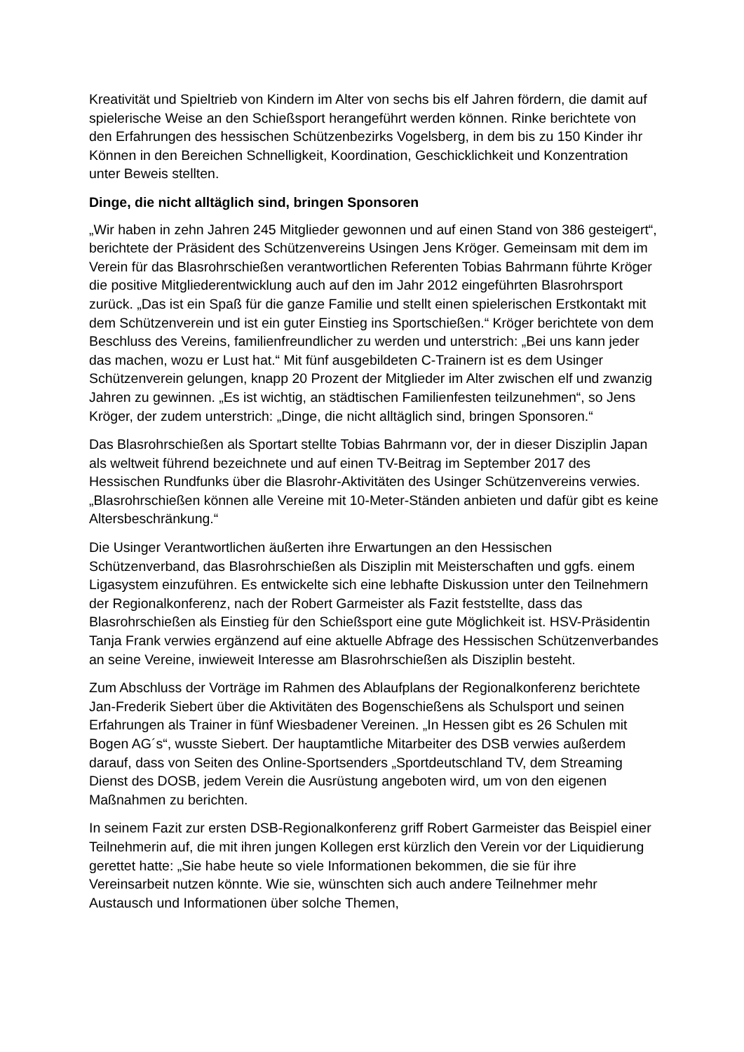Kreativität und Spieltrieb von Kindern im Alter von sechs bis elf Jahren fördern, die damit auf spielerische Weise an den Schießsport herangeführt werden können. Rinke berichtete von den Erfahrungen des hessischen Schützenbezirks Vogelsberg, in dem bis zu 150 Kinder ihr Können in den Bereichen Schnelligkeit, Koordination, Geschicklichkeit und Konzentration unter Beweis stellten.
Dinge, die nicht alltäglich sind, bringen Sponsoren
„Wir haben in zehn Jahren 245 Mitglieder gewonnen und auf einen Stand von 386 gesteigert“, berichtete der Präsident des Schützenvereins Usingen Jens Kröger. Gemeinsam mit dem im Verein für das Blasrohrschießen verantwortlichen Referenten Tobias Bahrmann führte Kröger die positive Mitgliederentwicklung auch auf den im Jahr 2012 eingeführten Blasrohrsport zurück. „Das ist ein Spaß für die ganze Familie und stellt einen spielerischen Erstkontakt mit dem Schützenverein und ist ein guter Einstieg ins Sportschießen.“ Kröger berichtete von dem Beschluss des Vereins, familienfreundlicher zu werden und unterstrich: „Bei uns kann jeder das machen, wozu er Lust hat.“ Mit fünf ausgebildeten C-Trainern ist es dem Usinger Schützenverein gelungen, knapp 20 Prozent der Mitglieder im Alter zwischen elf und zwanzig Jahren zu gewinnen. „Es ist wichtig, an städtischen Familienfesten teilzunehmen“, so Jens Kröger, der zudem unterstrich: „Dinge, die nicht alltäglich sind, bringen Sponsoren.“
Das Blasrohrschießen als Sportart stellte Tobias Bahrmann vor, der in dieser Disziplin Japan als weltweit führend bezeichnete und auf einen TV-Beitrag im September 2017 des Hessischen Rundfunks über die Blasrohr-Aktivitäten des Usinger Schützenvereins verwies. „Blasrohrschießen können alle Vereine mit 10-Meter-Ständen anbieten und dafür gibt es keine Altersbeschränkung.“
Die Usinger Verantwortlichen äußerten ihre Erwartungen an den Hessischen Schützenverband, das Blasrohrschießen als Disziplin mit Meisterschaften und ggfs. einem Ligasystem einzuführen. Es entwickelte sich eine lebhafte Diskussion unter den Teilnehmern der Regionalkonferenz, nach der Robert Garmeister als Fazit feststellte, dass das Blasrohrschießen als Einstieg für den Schießsport eine gute Möglichkeit ist. HSV-Präsidentin Tanja Frank verwies ergänzend auf eine aktuelle Abfrage des Hessischen Schützenverbandes an seine Vereine, inwieweit Interesse am Blasrohrschießen als Disziplin besteht.
Zum Abschluss der Vorträge im Rahmen des Ablaufplans der Regionalkonferenz berichtete Jan-Frederik Siebert über die Aktivitäten des Bogenschießens als Schulsport und seinen Erfahrungen als Trainer in fünf Wiesbadener Vereinen. „In Hessen gibt es 26 Schulen mit Bogen AG´s“, wusste Siebert. Der hauptamtliche Mitarbeiter des DSB verwies außerdem darauf, dass von Seiten des Online-Sportsenders „Sportdeutschland TV, dem Streaming Dienst des DOSB, jedem Verein die Ausrüstung angeboten wird, um von den eigenen Maßnahmen zu berichten.
In seinem Fazit zur ersten DSB-Regionalkonferenz griff Robert Garmeister das Beispiel einer Teilnehmerin auf, die mit ihren jungen Kollegen erst kürzlich den Verein vor der Liquidierung gerettet hatte: „Sie habe heute so viele Informationen bekommen, die sie für ihre Vereinsarbeit nutzen könnte. Wie sie, wünschten sich auch andere Teilnehmer mehr Austausch und Informationen über solche Themen,